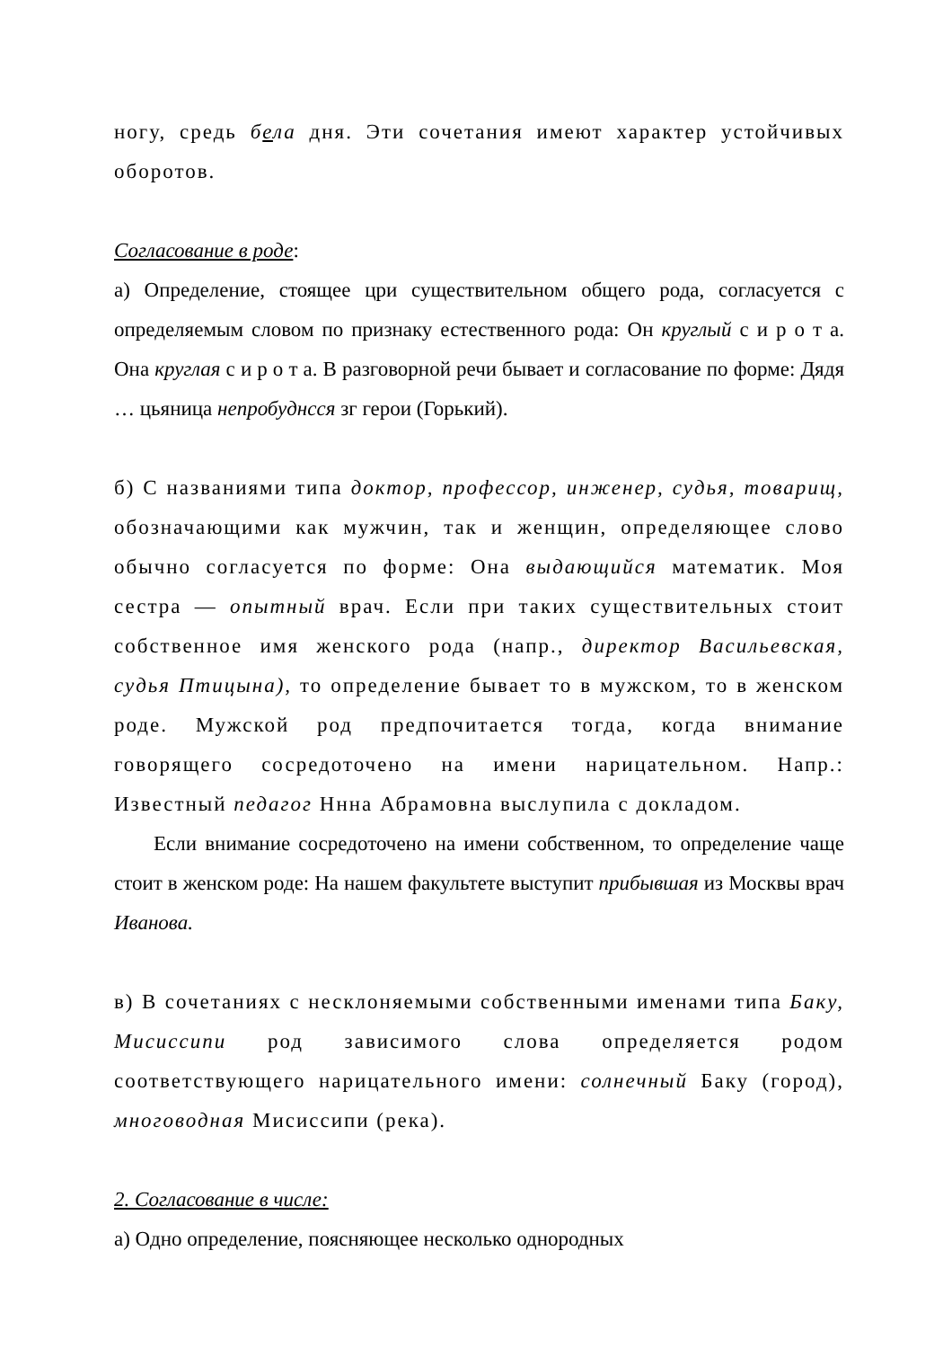ногу, средь бела дня. Эти сочетания имеют характер устойчивых оборотов.
Согласование в роде:
а) Определение, стоящее цри существительном общего рода, согласуется с определяемым словом по признаку естественного рода: Он круглый с и р о т а. Она круглая с и р о т а. В разговорной речи бывает и согласование по форме: Дядя … цьяница непробуднсся зг герои (Горький).
б) С названиями типа доктор, профессор, инженер, судья, товарищ, обозначающими как мужчин, так и женщин, определяющее слово обычно согласуется по форме: Она выдающийся математик. Моя сестра — опытный врач. Если при таких существительных стоит собственное имя женского рода (напр., директор Васильевская, судья Птицына), то определение бывает то в мужском, то в женском роде. Мужской род предпочитается тогда, когда внимание говорящего сосредоточено на имени нарицательном. Напр.: Известный педагог Ннна Абрамовна выслупила с докладом.
Если внимание сосредоточено на имени собственном, то определение чаще стоит в женском роде: На нашем факультете выступит прибывшая из Москвы врач Иванова.
в) В сочетаниях с несклоняемыми собственными именами типа Баку, Мисиссипи род зависимого слова определяется родом соответствующего нарицательного имени: солнечный Баку (город), многоводная Мисиссипи (река).
2. Согласование в числе:
а) Одно определение, поясняющее несколько однородных